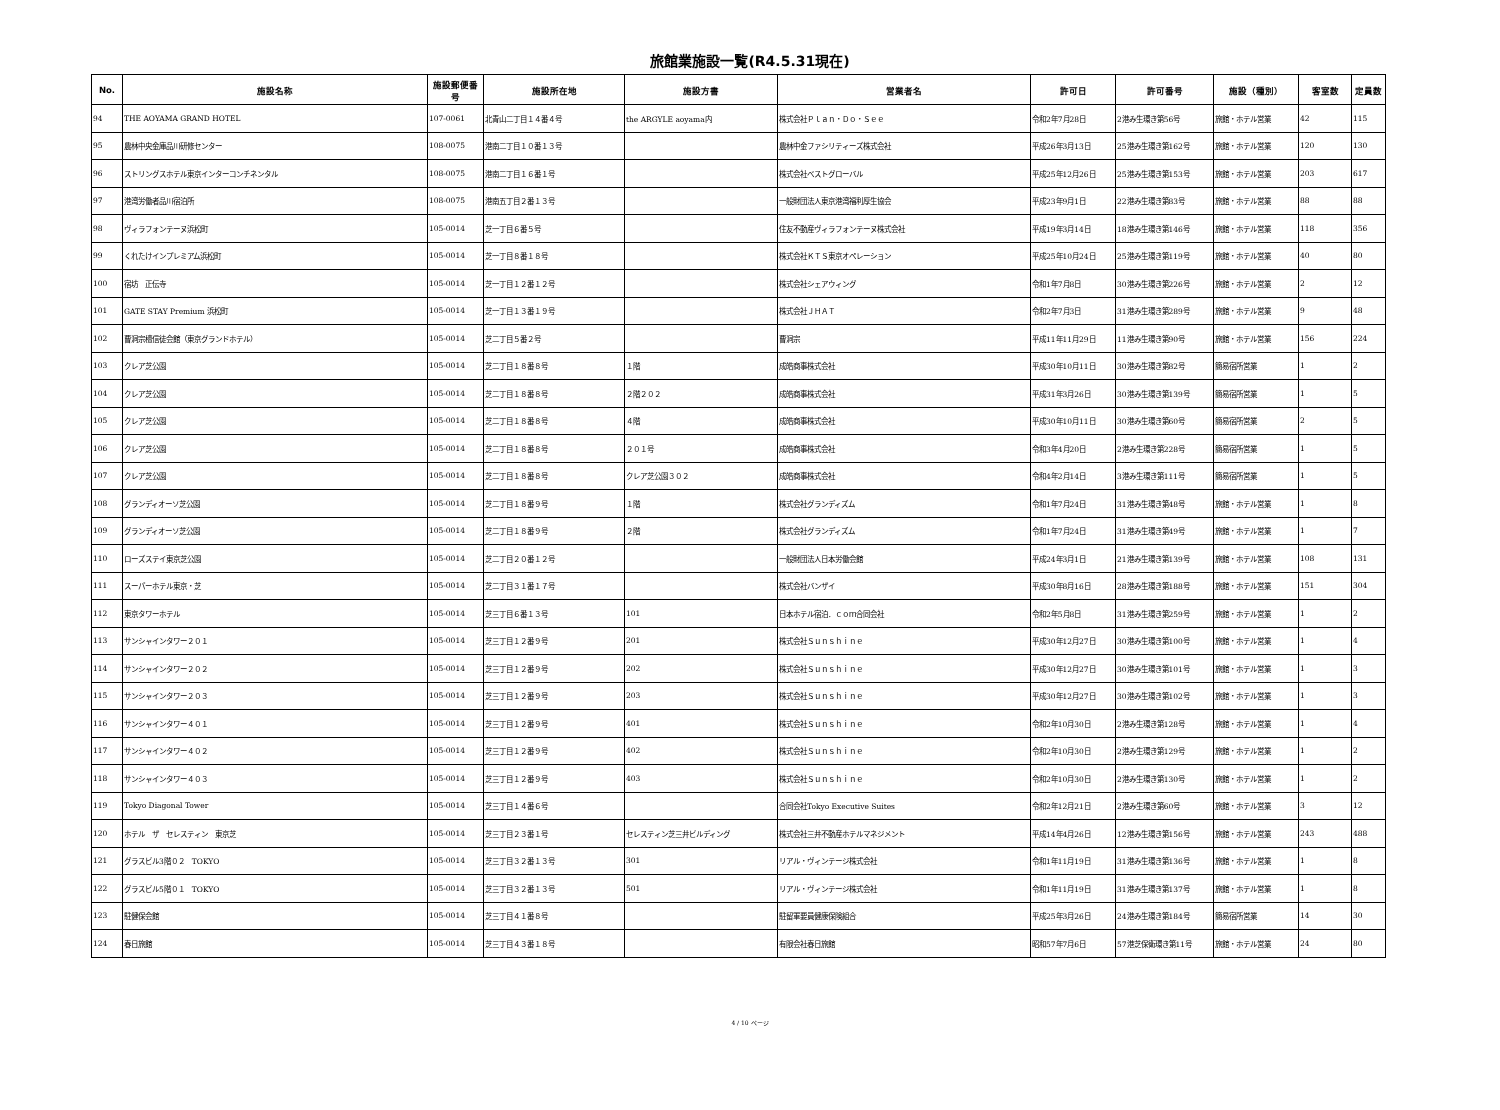旅館業施設一覧(R4.5.31現在)
| No. | 施設名称 | 施設郵便番号 | 施設所在地 | 施設方書 | 営業者名 | 許可日 | 許可番号 | 施設（種別） | 客室数 | 定員数 |
| --- | --- | --- | --- | --- | --- | --- | --- | --- | --- | --- |
| 94 | THE AOYAMA GRAND HOTEL | 107-0061 | 北青山二丁目１４番４号 | the ARGYLE aoyama内 | 株式会社Ｐｌａｎ・Ｄｏ・Ｓｅｅ | 令和2年7月28日 | 2港み生環き第56号 | 旅館・ホテル営業 | 42 | 115 |
| 95 | 農林中央金庫品川研修センター | 108-0075 | 港南二丁目１０番１３号 | | 農林中金ファシリティーズ株式会社 | 平成26年3月13日 | 25港み生環き第162号 | 旅館・ホテル営業 | 120 | 130 |
| 96 | ストリングスホテル東京インターコンチネンタル | 108-0075 | 港南二丁目１６番１号 | | 株式会社ベストグローバル | 平成25年12月26日 | 25港み生環き第153号 | 旅館・ホテル営業 | 203 | 617 |
| 97 | 港湾労働者品川宿泊所 | 108-0075 | 港南五丁目２番１３号 | | 一般財団法人東京港湾福利厚生協会 | 平成23年9月1日 | 22港み生環き第83号 | 旅館・ホテル営業 | 88 | 88 |
| 98 | ヴィラフォンテーヌ浜松町 | 105-0014 | 芝一丁目６番５号 | | 住友不動産ヴィラフォンテーヌ株式会社 | 平成19年3月14日 | 18港み生環き第146号 | 旅館・ホテル営業 | 118 | 356 |
| 99 | くれたけインプレミアム浜松町 | 105-0014 | 芝一丁目８番１８号 | | 株式会社ＫＴＳ東京オペレーション | 平成25年10月24日 | 25港み生環き第119号 | 旅館・ホテル営業 | 40 | 80 |
| 100 | 宿坊 正伝寺 | 105-0014 | 芝一丁目１２番１２号 | | 株式会社シェアウィング | 令和1年7月8日 | 30港み生環き第226号 | 旅館・ホテル営業 | 2 | 12 |
| 101 | GATE STAY Premium 浜松町 | 105-0014 | 芝一丁目１３番１９号 | | 株式会社ＪＨＡＴ | 令和2年7月3日 | 31港み生環き第289号 | 旅館・ホテル営業 | 9 | 48 |
| 102 | 曹洞宗檀信徒会館（東京グランドホテル） | 105-0014 | 芝二丁目５番２号 | | 曹洞宗 | 平成11年11月29日 | 11港み生環き第90号 | 旅館・ホテル営業 | 156 | 224 |
| 103 | クレア芝公園 | 105-0014 | 芝二丁目１８番８号 | １階 | 成皓商事株式会社 | 平成30年10月11日 | 30港み生環き第82号 | 簡易宿所営業 | 1 | 2 |
| 104 | クレア芝公園 | 105-0014 | 芝二丁目１８番８号 | ２階２０２ | 成皓商事株式会社 | 平成31年3月26日 | 30港み生環き第139号 | 簡易宿所営業 | 1 | 5 |
| 105 | クレア芝公園 | 105-0014 | 芝二丁目１８番８号 | ４階 | 成皓商事株式会社 | 平成30年10月11日 | 30港み生環き第60号 | 簡易宿所営業 | 2 | 5 |
| 106 | クレア芝公園 | 105-0014 | 芝二丁目１８番８号 | ２０１号 | 成皓商事株式会社 | 令和3年4月20日 | 2港み生環き第228号 | 簡易宿所営業 | 1 | 5 |
| 107 | クレア芝公園 | 105-0014 | 芝二丁目１８番８号 | クレア芝公園３０２ | 成皓商事株式会社 | 令和4年2月14日 | 3港み生環き第111号 | 簡易宿所営業 | 1 | 5 |
| 108 | グランディオーソ芝公園 | 105-0014 | 芝二丁目１８番９号 | １階 | 株式会社グランディズム | 令和1年7月24日 | 31港み生環き第48号 | 旅館・ホテル営業 | 1 | 8 |
| 109 | グランディオーソ芝公園 | 105-0014 | 芝二丁目１８番９号 | ２階 | 株式会社グランディズム | 令和1年7月24日 | 31港み生環き第49号 | 旅館・ホテル営業 | 1 | 7 |
| 110 | ローズステイ東京芝公園 | 105-0014 | 芝二丁目２０番１２号 | | 一般財団法人日本労働会館 | 平成24年3月1日 | 21港み生環き第139号 | 旅館・ホテル営業 | 108 | 131 |
| 111 | スーパーホテル東京・芝 | 105-0014 | 芝二丁目３１番１７号 | | 株式会社バンザイ | 平成30年8月16日 | 28港み生環き第188号 | 旅館・ホテル営業 | 151 | 304 |
| 112 | 東京タワーホテル | 105-0014 | 芝三丁目６番１３号 | 101 | 日本ホテル宿泊．ｃｏｍ合同会社 | 令和2年5月8日 | 31港み生環き第259号 | 旅館・ホテル営業 | 1 | 2 |
| 113 | サンシャインタワー２０１ | 105-0014 | 芝三丁目１２番９号 | 201 | 株式会社Ｓｕｎｓｈｉｎｅ | 平成30年12月27日 | 30港み生環き第100号 | 旅館・ホテル営業 | 1 | 4 |
| 114 | サンシャインタワー２０２ | 105-0014 | 芝三丁目１２番９号 | 202 | 株式会社Ｓｕｎｓｈｉｎｅ | 平成30年12月27日 | 30港み生環き第101号 | 旅館・ホテル営業 | 1 | 3 |
| 115 | サンシャインタワー２０３ | 105-0014 | 芝三丁目１２番９号 | 203 | 株式会社Ｓｕｎｓｈｉｎｅ | 平成30年12月27日 | 30港み生環き第102号 | 旅館・ホテル営業 | 1 | 3 |
| 116 | サンシャインタワー４０１ | 105-0014 | 芝三丁目１２番９号 | 401 | 株式会社Ｓｕｎｓｈｉｎｅ | 令和2年10月30日 | 2港み生環き第128号 | 旅館・ホテル営業 | 1 | 4 |
| 117 | サンシャインタワー４０２ | 105-0014 | 芝三丁目１２番９号 | 402 | 株式会社Ｓｕｎｓｈｉｎｅ | 令和2年10月30日 | 2港み生環き第129号 | 旅館・ホテル営業 | 1 | 2 |
| 118 | サンシャインタワー４０３ | 105-0014 | 芝三丁目１２番９号 | 403 | 株式会社Ｓｕｎｓｈｉｎｅ | 令和2年10月30日 | 2港み生環き第130号 | 旅館・ホテル営業 | 1 | 2 |
| 119 | Tokyo Diagonal Tower | 105-0014 | 芝三丁目１４番６号 | | 合同会社Tokyo Executive Suites | 令和2年12月21日 | 2港み生環き第60号 | 旅館・ホテル営業 | 3 | 12 |
| 120 | ホテル ザ セレスティン 東京芝 | 105-0014 | 芝三丁目２３番１号 | セレスティン芝三井ビルディング | 株式会社三井不動産ホテルマネジメント | 平成14年4月26日 | 12港み生環き第156号 | 旅館・ホテル営業 | 243 | 488 |
| 121 | グラスビル3階０２ TOKYO | 105-0014 | 芝三丁目３２番１３号 | 301 | リアル・ヴィンテージ株式会社 | 令和1年11月19日 | 31港み生環き第136号 | 旅館・ホテル営業 | 1 | 8 |
| 122 | グラスビル5階０１ TOKYO | 105-0014 | 芝三丁目３２番１３号 | 501 | リアル・ヴィンテージ株式会社 | 令和1年11月19日 | 31港み生環き第137号 | 旅館・ホテル営業 | 1 | 8 |
| 123 | 駐健保会館 | 105-0014 | 芝三丁目４１番８号 | | 駐留軍要員健康保険組合 | 平成25年3月26日 | 24港み生環き第184号 | 簡易宿所営業 | 14 | 30 |
| 124 | 春日旅館 | 105-0014 | 芝三丁目４３番１８号 | | 有限会社春日旅館 | 昭和57年7月6日 | 57港芝保衛環き第11号 | 旅館・ホテル営業 | 24 | 80 |
4 / 10 ページ